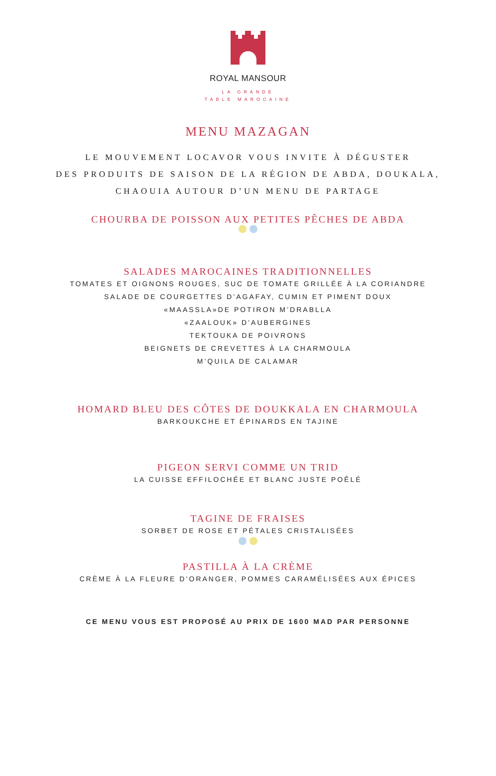ROYAL MANSOUR
LA GRANDE
TABLE MAROCAINE
MENU MAZAGAN
LE MOUVEMENT LOCAVOR VOUS INVITE À DÉGUSTER
DES PRODUITS DE SAISON DE LA RÉGION DE ABDA, DOUKALA,
CHAOUIA AUTOUR D’UN MENU DE PARTAGE
CHOURBA DE POISSON AUX PETITES PÊCHES DE ABDA
SALADES MAROCAINES TRADITIONNELLES
TOMATES ET OIGNONS ROUGES, SUC DE TOMATE GRILLÉE À LA CORIANDRE
SALADE DE COURGETTES D’AGAFAY, CUMIN ET PIMENT DOUX
«MAASSLA»DE POTIRON M’DRABLLA
«ZAALOUK» D’AUBERGINES
TEKTOUKA DE POIVRONS
BEIGNETS DE CREVETTES À LA CHARMOULA
M’QUILA DE CALAMAR
HOMARD BLEU DES CÔTES DE DOUKKALA EN CHARMOULA
BARKOUKCHE ET ÉPINARDS EN TAJINE
PIGEON SERVI COMME UN TRID
LA CUISSE EFFILOCHÉE ET BLANC JUSTE POÊLÉ
TAGINE DE FRAISES
SORBET DE ROSE ET PÉTALES CRISTALISÉES
PASTILLA À LA CRÈME
CRÈME À LA FLEURE D’ORANGER, POMMES CARAMÉLISÉES AUX ÉPICES
CE MENU VOUS EST PROPOSÉ AU PRIX DE 1600 MAD PAR PERSONNE